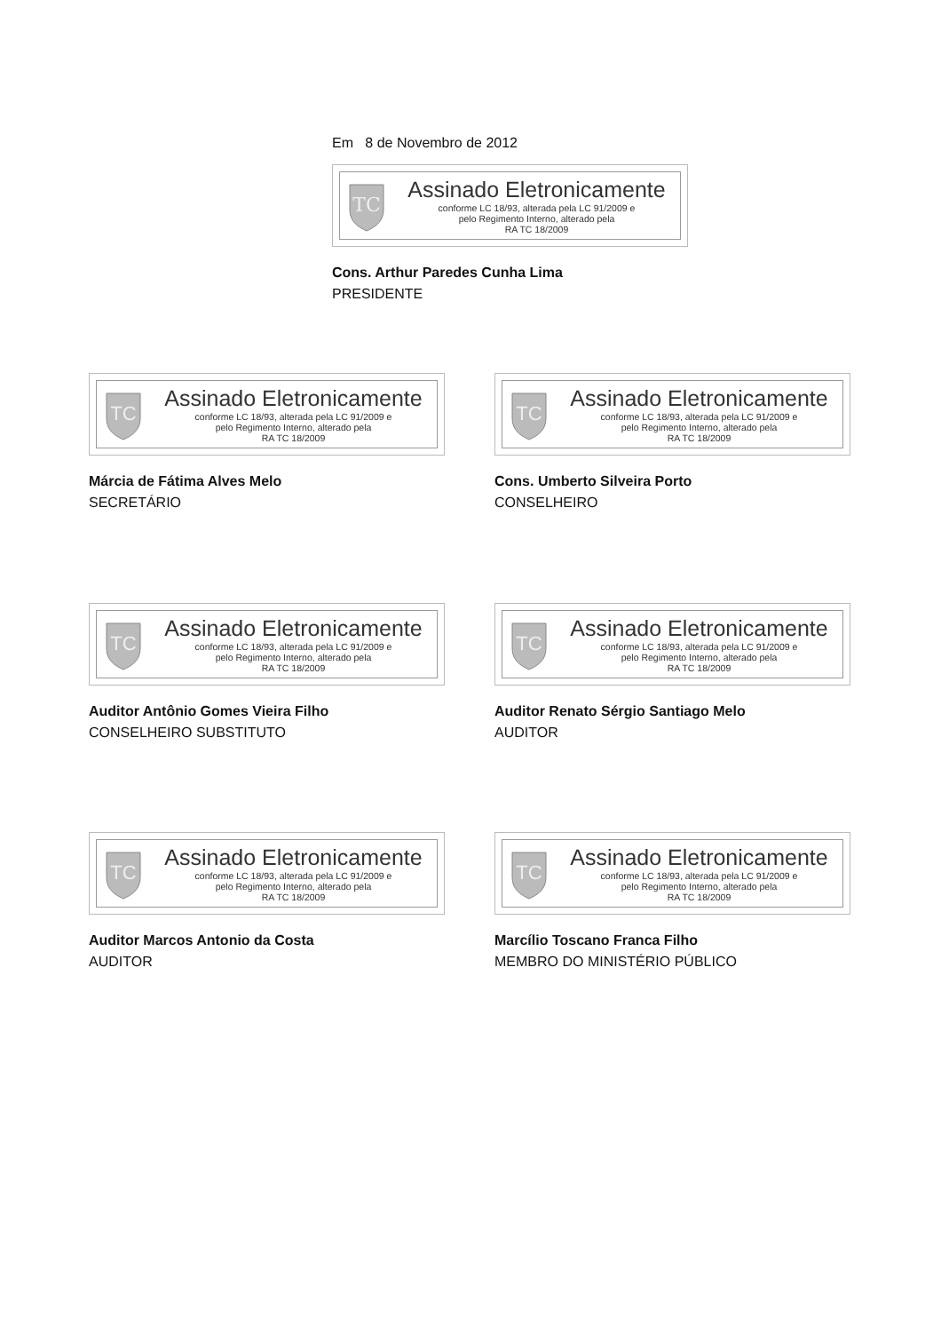Em 8 de Novembro de 2012
TC
Assinado Eletronicamente
conforme LC 18/93, alterada pela LC 91/2009 e
pelo Regimento Interno, alterado pela
RA TC 18/2009
Cons. Arthur Paredes Cunha Lima
PRESIDENTE
TC
Assinado Eletronicamente
conforme LC 18/93, alterada pela LC 91/2009 e
pelo Regimento Interno, alterado pela
RA TC 18/2009
Márcia de Fátima Alves Melo
SECRETÁRIO
TC
Assinado Eletronicamente
conforme LC 18/93, alterada pela LC 91/2009 e
pelo Regimento Interno, alterado pela
RA TC 18/2009
Cons. Umberto Silveira Porto
CONSELHEIRO
TC
Assinado Eletronicamente
conforme LC 18/93, alterada pela LC 91/2009 e
pelo Regimento Interno, alterado pela
RA TC 18/2009
Auditor Antônio Gomes Vieira Filho
CONSELHEIRO SUBSTITUTO
TC
Assinado Eletronicamente
conforme LC 18/93, alterada pela LC 91/2009 e
pelo Regimento Interno, alterado pela
RA TC 18/2009
Auditor Renato Sérgio Santiago Melo
AUDITOR
TC
Assinado Eletronicamente
conforme LC 18/93, alterada pela LC 91/2009 e
pelo Regimento Interno, alterado pela
RA TC 18/2009
Auditor Marcos Antonio da Costa
AUDITOR
TC
Assinado Eletronicamente
conforme LC 18/93, alterada pela LC 91/2009 e
pelo Regimento Interno, alterado pela
RA TC 18/2009
Marcílio Toscano Franca Filho
MEMBRO DO MINISTÉRIO PÚBLICO